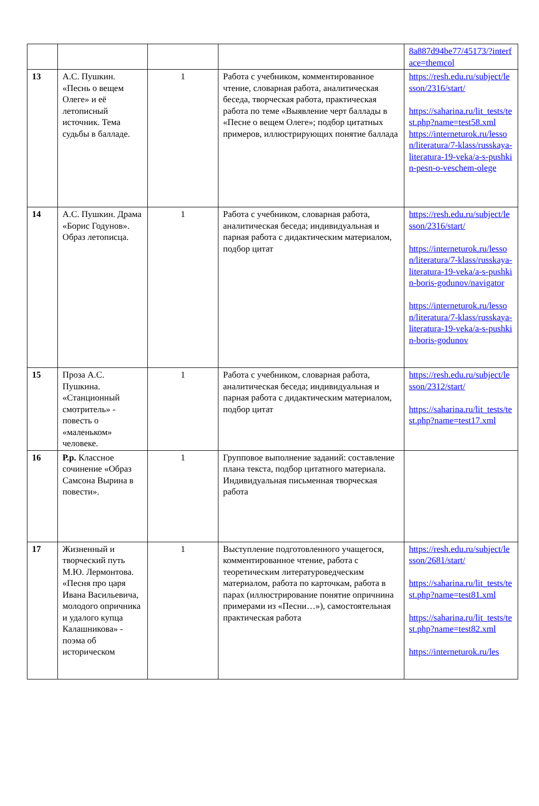| | | | | 8a887d94be77/45173/?interface=themcol |
| 13 | А.С. Пушкин. «Песнь о вещем Олеге» и её летописный источник. Тема судьбы в балладе. | 1 | Работа с учебником, комментированное чтение, словарная работа, аналитическая беседа, творческая работа, практическая работа по теме «Выявление черт баллады в «Песне о вещем Олеге»; подбор цитатных примеров, иллюстрирующих понятие баллада | https://resh.edu.ru/subject/lesson/2316/start/ https://saharina.ru/lit_tests/test.php?name=test58.xml https://interneturok.ru/lesson/literatura/7-klass/russkaya-literatura-19-veka/a-s-pushkin-pesn-o-veschem-olege |
| 14 | А.С. Пушкин. Драма «Борис Годунов». Образ летописца. | 1 | Работа с учебником, словарная работа, аналитическая беседа; индивидуальная и парная работа с дидактическим материалом, подбор цитат | https://resh.edu.ru/subject/lesson/2316/start/ https://interneturok.ru/lesson/literatura/7-klass/russkaya-literatura-19-veka/a-s-pushkin-boris-godunov/navigator https://interneturok.ru/lesson/literatura/7-klass/russkaya-literatura-19-veka/a-s-pushkin-boris-godunov |
| 15 | Проза А.С. Пушкина. «Станционный смотритель» - повесть о «маленьком» человеке. | 1 | Работа с учебником, словарная работа, аналитическая беседа; индивидуальная и парная работа с дидактическим материалом, подбор цитат | https://resh.edu.ru/subject/lesson/2312/start/ https://saharina.ru/lit_tests/test.php?name=test17.xml |
| 16 | Р.р. Классное сочинение «Образ Самсона Вырина в повести». | 1 | Групповое выполнение заданий: составление плана текста, подбор цитатного материала. Индивидуальная письменная творческая работа | |
| 17 | Жизненный и творческий путь М.Ю. Лермонтова. «Песня про царя Ивана Васильевича, молодого опричника и удалого купца Калашникова» - поэма об историческом | 1 | Выступление подготовленного учащегося, комментированное чтение, работа с теоретическим литературоведческим материалом, работа по карточкам, работа в парах (иллюстрирование понятие опричнина примерами из «Песни…»), самостоятельная практическая работа | https://resh.edu.ru/subject/lesson/2681/start/ https://saharina.ru/lit_tests/test.php?name=test81.xml https://saharina.ru/lit_tests/test.php?name=test82.xml https://interneturok.ru/les |